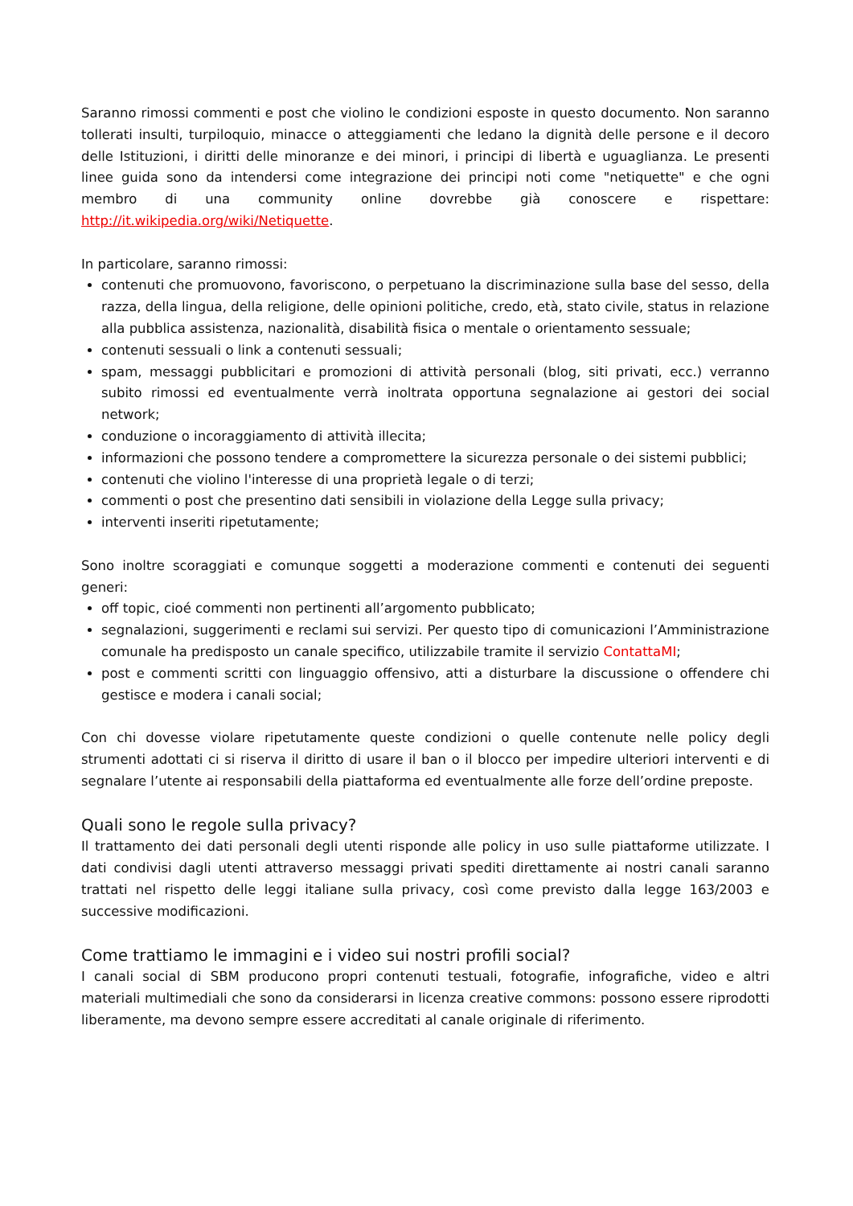Saranno rimossi commenti e post che violino le condizioni esposte in questo documento. Non saranno tollerati insulti, turpiloquio, minacce o atteggiamenti che ledano la dignità delle persone e il decoro delle Istituzioni, i diritti delle minoranze e dei minori, i principi di libertà e uguaglianza. Le presenti linee guida sono da intendersi come integrazione dei principi noti come "netiquette" e che ogni membro di una community online dovrebbe già conoscere e rispettare: http://it.wikipedia.org/wiki/Netiquette.
In particolare, saranno rimossi:
contenuti che promuovono, favoriscono, o perpetuano la discriminazione sulla base del sesso, della razza, della lingua, della religione, delle opinioni politiche, credo, età, stato civile, status in relazione alla pubblica assistenza, nazionalità, disabilità fisica o mentale o orientamento sessuale;
contenuti sessuali o link a contenuti sessuali;
spam, messaggi pubblicitari e promozioni di attività personali (blog, siti privati, ecc.) verranno subito rimossi ed eventualmente verrà inoltrata opportuna segnalazione ai gestori dei social network;
conduzione o incoraggiamento di attività illecita;
informazioni che possono tendere a compromettere la sicurezza personale o dei sistemi pubblici;
contenuti che violino l'interesse di una proprietà legale o di terzi;
commenti o post che presentino dati sensibili in violazione della Legge sulla privacy;
interventi inseriti ripetutamente;
Sono inoltre scoraggiati e comunque soggetti a moderazione commenti e contenuti dei seguenti generi:
off topic, cioé commenti non pertinenti all’argomento pubblicato;
segnalazioni, suggerimenti e reclami sui servizi. Per questo tipo di comunicazioni l’Amministrazione comunale ha predisposto un canale specifico, utilizzabile tramite il servizio ContattaMI;
post e commenti scritti con linguaggio offensivo, atti a disturbare la discussione o offendere chi gestisce e modera i canali social;
Con chi dovesse violare ripetutamente queste condizioni o quelle contenute nelle policy degli strumenti adottati ci si riserva il diritto di usare il ban o il blocco per impedire ulteriori interventi e di segnalare l’utente ai responsabili della piattaforma ed eventualmente alle forze dell’ordine preposte.
Quali sono le regole sulla privacy?
Il trattamento dei dati personali degli utenti risponde alle policy in uso sulle piattaforme utilizzate. I dati condivisi dagli utenti attraverso messaggi privati spediti direttamente ai nostri canali saranno trattati nel rispetto delle leggi italiane sulla privacy, così come previsto dalla legge 163/2003 e successive modificazioni.
Come trattiamo le immagini e i video sui nostri profili social?
I canali social di SBM producono propri contenuti testuali, fotografie, infografiche, video e altri materiali multimediali che sono da considerarsi in licenza creative commons: possono essere riprodotti liberamente, ma devono sempre essere accreditati al canale originale di riferimento.